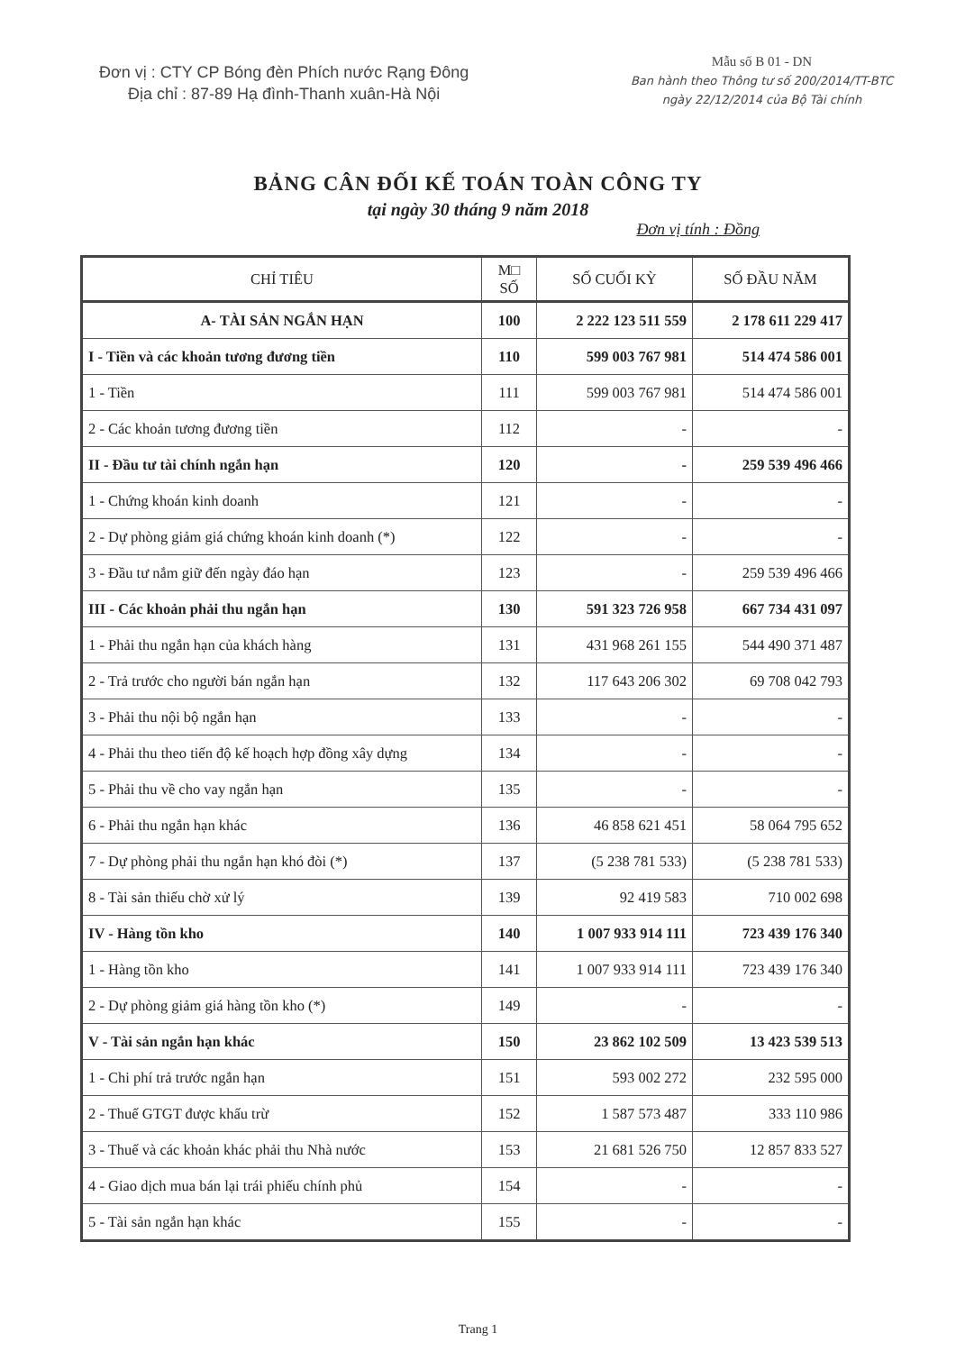Đơn vị : CTY CP Bóng đèn Phích nước Rạng Đông
Địa chỉ : 87-89 Hạ đình-Thanh xuân-Hà Nội
Mẫu số B 01 - DN
Ban hành theo Thông tư số 200/2014/TT-BTC
ngày 22/12/2014 của Bộ Tài chính
BẢNG CÂN ĐỐI KẾ TOÁN TOÀN CÔNG TY
tại ngày 30 tháng 9 năm 2018
Đơn vị tính : Đồng
| CHỈ TIÊU | M□ SỐ | SỐ CUỐI KỲ | SỐ ĐẦU NĂM |
| --- | --- | --- | --- |
| A- TÀI SẢN NGẮN HẠN | 100 | 2 222 123 511 559 | 2 178 611 229 417 |
| I - Tiền và các khoản tương đương tiền | 110 | 599 003 767 981 | 514 474 586 001 |
| 1 - Tiền | 111 | 599 003 767 981 | 514 474 586 001 |
| 2 - Các khoản tương đương tiền | 112 | - | - |
| II - Đầu tư tài chính ngắn hạn | 120 | - | 259 539 496 466 |
| 1 - Chứng khoán kinh doanh | 121 | - | - |
| 2 - Dự phòng giảm giá chứng khoán kinh doanh (*) | 122 | - | - |
| 3 - Đầu tư nắm giữ đến ngày đáo hạn | 123 | - | 259 539 496 466 |
| III - Các khoản phải thu ngắn hạn | 130 | 591 323 726 958 | 667 734 431 097 |
| 1 - Phải thu ngắn hạn của khách hàng | 131 | 431 968 261 155 | 544 490 371 487 |
| 2 - Trả trước cho người bán ngắn hạn | 132 | 117 643 206 302 | 69 708 042 793 |
| 3 - Phải thu nội bộ ngắn hạn | 133 | - | - |
| 4 - Phải thu theo tiến độ kế hoạch hợp đồng xây dựng | 134 | - | - |
| 5 - Phải thu về cho vay ngắn hạn | 135 | - | - |
| 6 - Phải thu ngắn hạn khác | 136 | 46 858 621 451 | 58 064 795 652 |
| 7 - Dự phòng phải thu ngắn hạn khó đòi (*) | 137 | (5 238 781 533) | (5 238 781 533) |
| 8 - Tài sản thiếu chờ xử lý | 139 | 92 419 583 | 710 002 698 |
| IV - Hàng tồn kho | 140 | 1 007 933 914 111 | 723 439 176 340 |
| 1 - Hàng tồn kho | 141 | 1 007 933 914 111 | 723 439 176 340 |
| 2 - Dự phòng giảm giá hàng tồn kho (*) | 149 | - | - |
| V - Tài sản ngắn hạn khác | 150 | 23 862 102 509 | 13 423 539 513 |
| 1 - Chi phí trả trước ngắn hạn | 151 | 593 002 272 | 232 595 000 |
| 2 - Thuế GTGT được khấu trừ | 152 | 1 587 573 487 | 333 110 986 |
| 3 - Thuế và các khoản khác phải thu Nhà nước | 153 | 21 681 526 750 | 12 857 833 527 |
| 4 - Giao dịch mua bán lại trái phiếu chính phủ | 154 | - | - |
| 5 - Tài sản ngắn hạn khác | 155 | - | - |
Trang 1